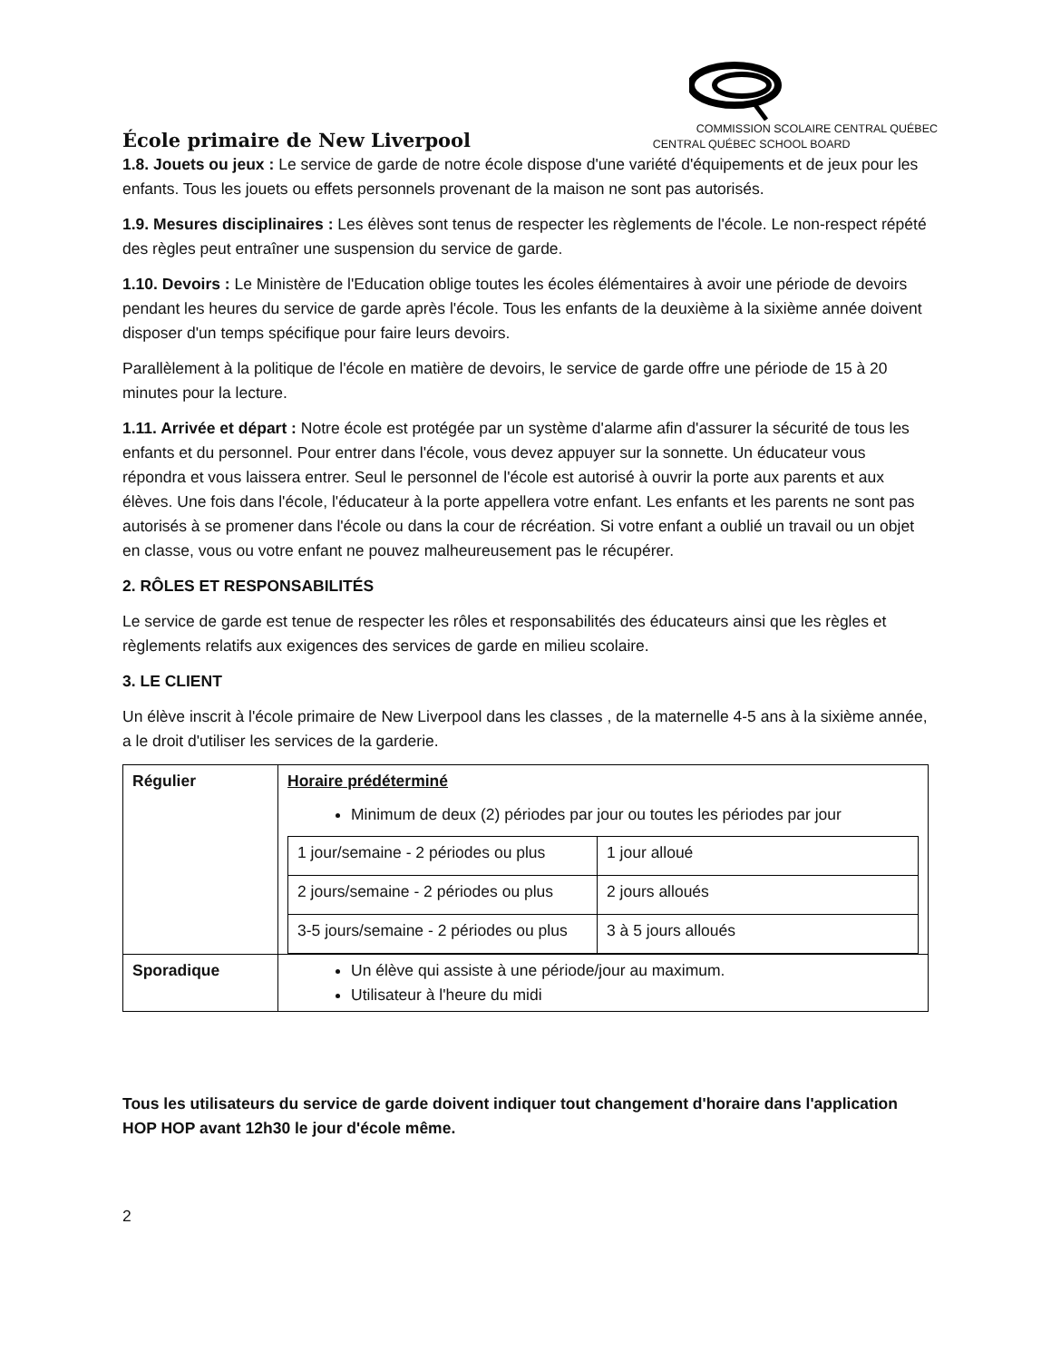École primaire de New Liverpool
COMMISSION SCOLAIRE CENTRAL QUÉBEC
CENTRAL QUÉBEC SCHOOL BOARD
1.8. Jouets ou jeux : Le service de garde de notre école dispose d'une variété d'équipements et de jeux pour les enfants. Tous les jouets ou effets personnels provenant de la maison ne sont pas autorisés.
1.9. Mesures disciplinaires : Les élèves sont tenus de respecter les règlements de l'école. Le non-respect répété des règles peut entraîner une suspension du service de garde.
1.10. Devoirs : Le Ministère de l'Education oblige toutes les écoles élémentaires à avoir une période de devoirs pendant les heures du service de garde après l'école. Tous les enfants de la deuxième à la sixième année doivent disposer d'un temps spécifique pour faire leurs devoirs.
Parallèlement à la politique de l'école en matière de devoirs, le service de garde offre une période de 15 à 20 minutes pour la lecture.
1.11. Arrivée et départ : Notre école est protégée par un système d'alarme afin d'assurer la sécurité de tous les enfants et du personnel. Pour entrer dans l'école, vous devez appuyer sur la sonnette. Un éducateur vous répondra et vous laissera entrer. Seul le personnel de l'école est autorisé à ouvrir la porte aux parents et aux élèves. Une fois dans l'école, l'éducateur à la porte appellera votre enfant. Les enfants et les parents ne sont pas autorisés à se promener dans l'école ou dans la cour de récréation. Si votre enfant a oublié un travail ou un objet en classe, vous ou votre enfant ne pouvez malheureusement pas le récupérer.
2. RÔLES ET RESPONSABILITÉS
Le service de garde est tenue de respecter les rôles et responsabilités des éducateurs ainsi que les règles et règlements relatifs aux exigences des services de garde en milieu scolaire.
3. LE CLIENT
Un élève inscrit à l'école primaire de New Liverpool dans les classes , de la maternelle 4-5 ans à la sixième année, a le droit d'utiliser les services de la garderie.
| Régulier | Horaire prédéterminé Minimum de deux (2) périodes par jour ou toutes les périodes par jour / 1 jour/semaine - 2 périodes ou plus / 1 jour alloué / / 2 jours/semaine - 2 périodes ou plus / 2 jours alloués / / 3-5 jours/semaine - 2 périodes ou plus / 3 à 5 jours alloués / |
| Sporadique | Un élève qui assiste à une période/jour au maximum. Utilisateur à l'heure du midi |
Tous les utilisateurs du service de garde doivent indiquer tout changement d'horaire dans l'application HOP HOP avant 12h30 le jour d'école même.
2